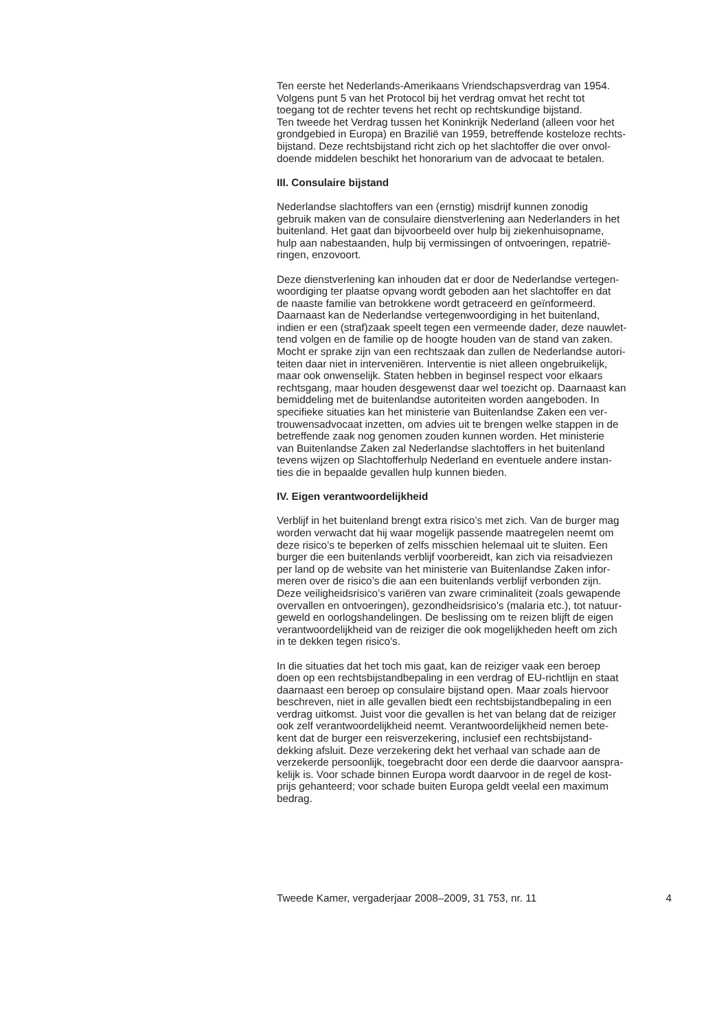Ten eerste het Nederlands-Amerikaans Vriendschapsverdrag van 1954.
Volgens punt 5 van het Protocol bij het verdrag omvat het recht tot
toegang tot de rechter tevens het recht op rechtskundige bijstand.
Ten tweede het Verdrag tussen het Koninkrijk Nederland (alleen voor het
grondgebied in Europa) en Brazilië van 1959, betreffende kosteloze rechts-
bijstand. Deze rechtsbijstand richt zich op het slachtoffer die over onvol-
doende middelen beschikt het honorarium van de advocaat te betalen.
III. Consulaire bijstand
Nederlandse slachtoffers van een (ernstig) misdrijf kunnen zonodig
gebruik maken van de consulaire dienstverlening aan Nederlanders in het
buitenland. Het gaat dan bijvoorbeeld over hulp bij ziekenhuisopname,
hulp aan nabestaanden, hulp bij vermissingen of ontvoeringen, repatrië-
ringen, enzovoort.
Deze dienstverlening kan inhouden dat er door de Nederlandse vertegen-
woordiging ter plaatse opvang wordt geboden aan het slachtoffer en dat
de naaste familie van betrokkene wordt getraceerd en geïnformeerd.
Daarnaast kan de Nederlandse vertegenwoordiging in het buitenland,
indien er een (straf)zaak speelt tegen een vermeende dader, deze nauwlet-
tend volgen en de familie op de hoogte houden van de stand van zaken.
Mocht er sprake zijn van een rechtszaak dan zullen de Nederlandse autori-
teiten daar niet in interveniëren. Interventie is niet alleen ongebruikelijk,
maar ook onwenselijk. Staten hebben in beginsel respect voor elkaars
rechtsgang, maar houden desgewenst daar wel toezicht op. Daarnaast kan
bemiddeling met de buitenlandse autoriteiten worden aangeboden. In
specifieke situaties kan het ministerie van Buitenlandse Zaken een ver-
trouwensadvocaat inzetten, om advies uit te brengen welke stappen in de
betreffende zaak nog genomen zouden kunnen worden. Het ministerie
van Buitenlandse Zaken zal Nederlandse slachtoffers in het buitenland
tevens wijzen op Slachtofferhulp Nederland en eventuele andere instan-
ties die in bepaalde gevallen hulp kunnen bieden.
IV. Eigen verantwoordelijkheid
Verblijf in het buitenland brengt extra risico’s met zich. Van de burger mag
worden verwacht dat hij waar mogelijk passende maatregelen neemt om
deze risico’s te beperken of zelfs misschien helemaal uit te sluiten. Een
burger die een buitenlands verblijf voorbereidt, kan zich via reisadviezen
per land op de website van het ministerie van Buitenlandse Zaken infor-
meren over de risico’s die aan een buitenlands verblijf verbonden zijn.
Deze veiligheidsrisico’s variëren van zware criminaliteit (zoals gewapende
overvallen en ontvoeringen), gezondheidsrisico’s (malaria etc.), tot natuur-
geweld en oorlogshandelingen. De beslissing om te reizen blijft de eigen
verantwoordelijkheid van de reiziger die ook mogelijkheden heeft om zich
in te dekken tegen risico’s.
In die situaties dat het toch mis gaat, kan de reiziger vaak een beroep
doen op een rechtsbijstandbepaling in een verdrag of EU-richtlijn en staat
daarnaast een beroep op consulaire bijstand open. Maar zoals hiervoor
beschreven, niet in alle gevallen biedt een rechtsbijstandbepaling in een
verdrag uitkomst. Juist voor die gevallen is het van belang dat de reiziger
ook zelf verantwoordelijkheid neemt. Verantwoordelijkheid nemen bete-
kent dat de burger een reisverzekering, inclusief een rechtsbijstand-
dekking afsluit. Deze verzekering dekt het verhaal van schade aan de
verzekerde persoonlijk, toegebracht door een derde die daarvoor aanspra-
kelijk is. Voor schade binnen Europa wordt daarvoor in de regel de kost-
prijs gehanteerd; voor schade buiten Europa geldt veelal een maximum
bedrag.
Tweede Kamer, vergaderjaar 2008–2009, 31 753, nr. 11 4